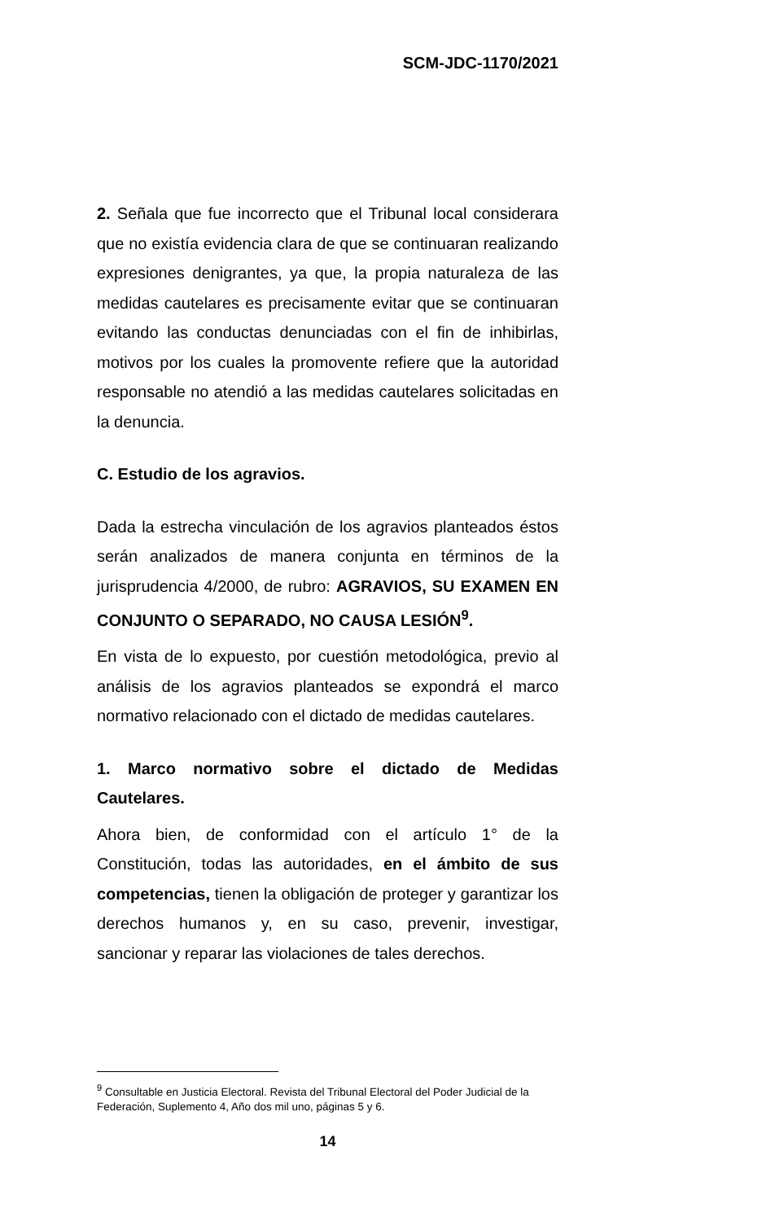SCM-JDC-1170/2021
2. Señala que fue incorrecto que el Tribunal local considerara que no existía evidencia clara de que se continuaran realizando expresiones denigrantes, ya que, la propia naturaleza de las medidas cautelares es precisamente evitar que se continuaran evitando las conductas denunciadas con el fin de inhibirlas, motivos por los cuales la promovente refiere que la autoridad responsable no atendió a las medidas cautelares solicitadas en la denuncia.
C. Estudio de los agravios.
Dada la estrecha vinculación de los agravios planteados éstos serán analizados de manera conjunta en términos de la jurisprudencia 4/2000, de rubro: AGRAVIOS, SU EXAMEN EN CONJUNTO O SEPARADO, NO CAUSA LESIÓN<sup>9</sup>.
En vista de lo expuesto, por cuestión metodológica, previo al análisis de los agravios planteados se expondrá el marco normativo relacionado con el dictado de medidas cautelares.
1. Marco normativo sobre el dictado de Medidas Cautelares.
Ahora bien, de conformidad con el artículo 1° de la Constitución, todas las autoridades, en el ámbito de sus competencias, tienen la obligación de proteger y garantizar los derechos humanos y, en su caso, prevenir, investigar, sancionar y reparar las violaciones de tales derechos.
<sup>9</sup> Consultable en Justicia Electoral. Revista del Tribunal Electoral del Poder Judicial de la Federación, Suplemento 4, Año dos mil uno, páginas 5 y 6.
14